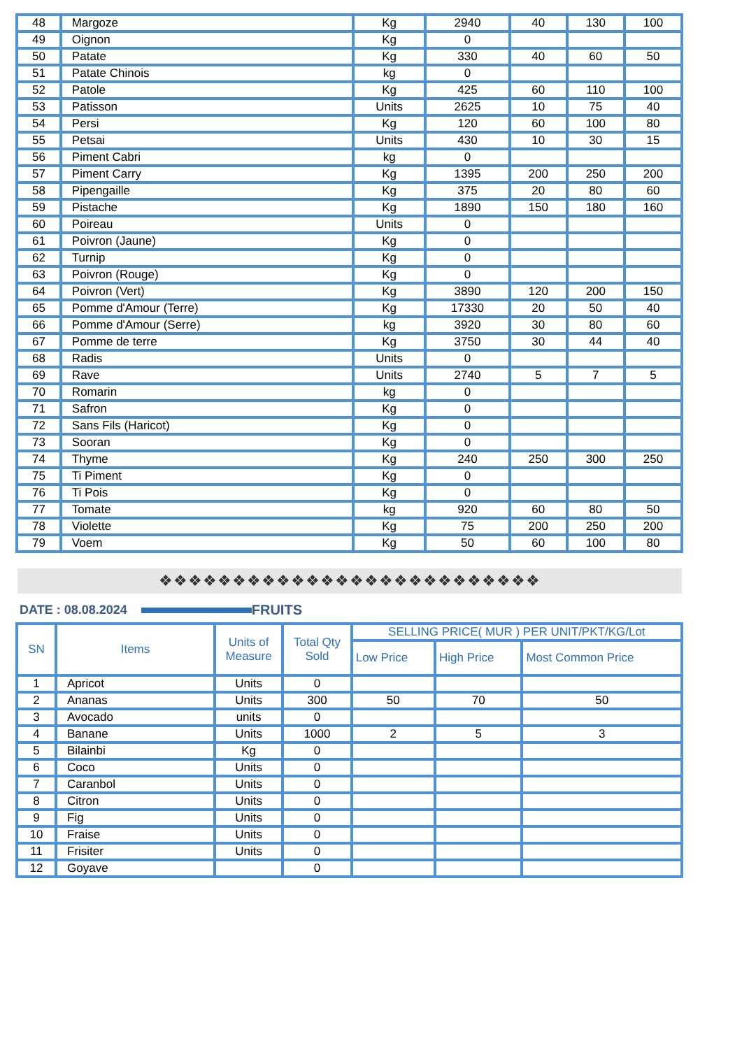| 48 | Margoze | Kg | 2940 | 40 | 130 | 100 |
| 49 | Oignon | Kg | 0 | | | |
| 50 | Patate | Kg | 330 | 40 | 60 | 50 |
| 51 | Patate Chinois | kg | 0 | | | |
| 52 | Patole | Kg | 425 | 60 | 110 | 100 |
| 53 | Patisson | Units | 2625 | 10 | 75 | 40 |
| 54 | Persi | Kg | 120 | 60 | 100 | 80 |
| 55 | Petsai | Units | 430 | 10 | 30 | 15 |
| 56 | Piment Cabri | kg | 0 | | | |
| 57 | Piment Carry | Kg | 1395 | 200 | 250 | 200 |
| 58 | Pipengaille | Kg | 375 | 20 | 80 | 60 |
| 59 | Pistache | Kg | 1890 | 150 | 180 | 160 |
| 60 | Poireau | Units | 0 | | | |
| 61 | Poivron (Jaune) | Kg | 0 | | | |
| 62 | Turnip | Kg | 0 | | | |
| 63 | Poivron (Rouge) | Kg | 0 | | | |
| 64 | Poivron (Vert) | Kg | 3890 | 120 | 200 | 150 |
| 65 | Pomme d'Amour (Terre) | Kg | 17330 | 20 | 50 | 40 |
| 66 | Pomme d'Amour (Serre) | kg | 3920 | 30 | 80 | 60 |
| 67 | Pomme de terre | Kg | 3750 | 30 | 44 | 40 |
| 68 | Radis | Units | 0 | | | |
| 69 | Rave | Units | 2740 | 5 | 7 | 5 |
| 70 | Romarin | kg | 0 | | | |
| 71 | Safron | Kg | 0 | | | |
| 72 | Sans Fils (Haricot) | Kg | 0 | | | |
| 73 | Sooran | Kg | 0 | | | |
| 74 | Thyme | Kg | 240 | 250 | 300 | 250 |
| 75 | Ti Piment | Kg | 0 | | | |
| 76 | Ti Pois | Kg | 0 | | | |
| 77 | Tomate | kg | 920 | 60 | 80 | 50 |
| 78 | Violette | Kg | 75 | 200 | 250 | 200 |
| 79 | Voem | Kg | 50 | 60 | 100 | 80 |
❖❖❖❖❖❖❖❖❖❖❖❖❖❖❖❖❖❖❖❖❖❖❖❖❖❖
DATE : 08.08.2024 FRUITS
| SN | Items | Units of Measure | Total Qty Sold | SELLING PRICE( MUR ) PER UNIT/PKT/KG/Lot | | |
| --- | --- | --- | --- | --- | --- | --- |
| | | | | Low Price | High Price | Most Common Price |
| 1 | Apricot | Units | 0 | | | |
| 2 | Ananas | Units | 300 | 50 | 70 | 50 |
| 3 | Avocado | units | 0 | | | |
| 4 | Banane | Units | 1000 | 2 | 5 | 3 |
| 5 | Bilainbi | Kg | 0 | | | |
| 6 | Coco | Units | 0 | | | |
| 7 | Caranbol | Units | 0 | | | |
| 8 | Citron | Units | 0 | | | |
| 9 | Fig | Units | 0 | | | |
| 10 | Fraise | Units | 0 | | | |
| 11 | Frisiter | Units | 0 | | | |
| 12 | Goyave | | 0 | | | |